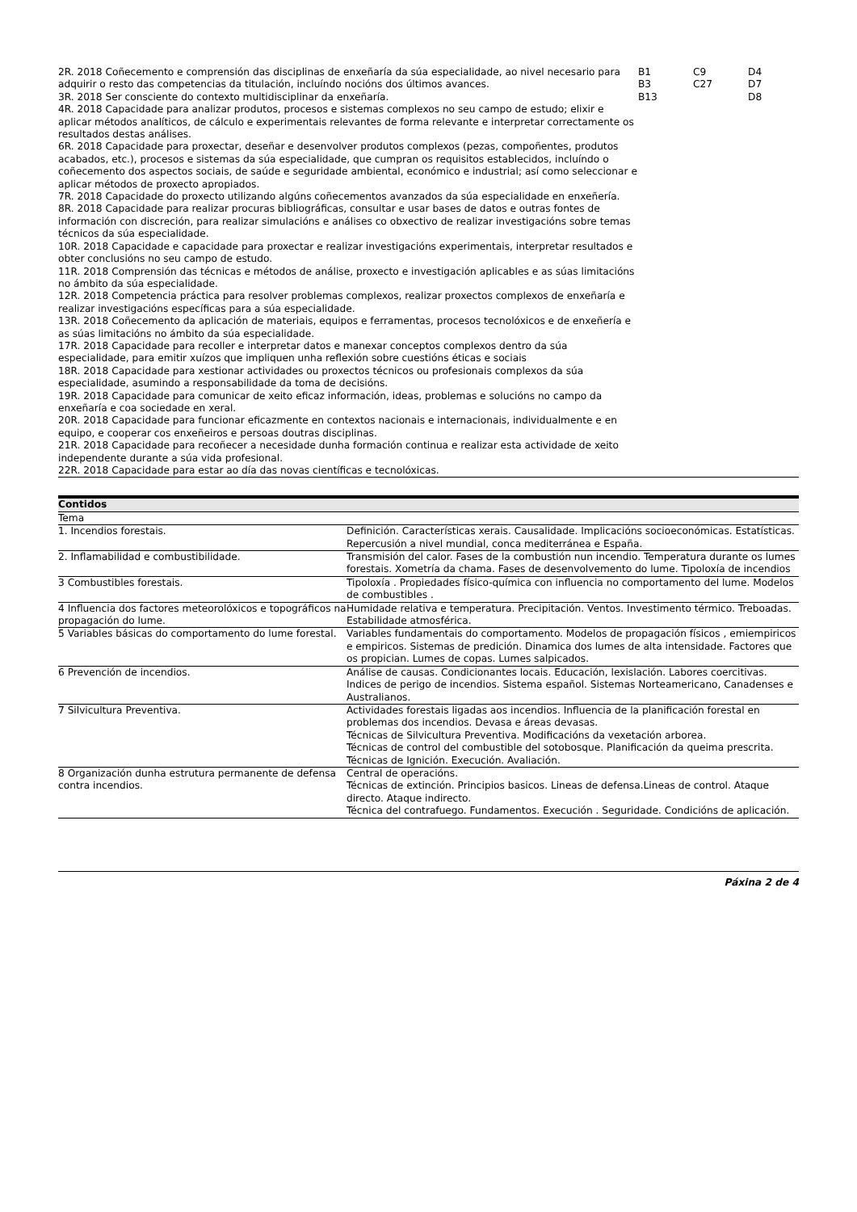| 2R. 2018 Coñecemento e comprensión das disciplinas de enxeñaría da súa especialidade, ao nivel necesario para adquirir o resto das competencias da titulación, incluíndo nocións dos últimos avances. 3R. 2018 Ser consciente do contexto multidisciplinar da enxeñaría. 4R. 2018 Capacidade para analizar produtos, procesos e sistemas complexos no seu campo de estudo; elixir e aplicar métodos analíticos, de cálculo e experimentais relevantes de forma relevante e interpretar correctamente os resultados destas análises. 6R. 2018 Capacidade para proxectar, deseñar e desenvolver produtos complexos (pezas, compoñentes, produtos acabados, etc.), procesos e sistemas da súa especialidade, que cumpran os requisitos establecidos, incluíndo o coñecemento dos aspectos sociais, de saúde e seguridade ambiental, económico e industrial; así como seleccionar e aplicar métodos de proxecto apropiados. 7R. 2018 Capacidade do proxecto utilizando algúns coñecementos avanzados da súa especialidade en enxeñería. 8R. 2018 Capacidade para realizar procuras bibliográficas, consultar e usar bases de datos e outras fontes de información con discreción, para realizar simulacións e análises co obxectivo de realizar investigacións sobre temas técnicos da súa especialidade. 10R. 2018 Capacidade e capacidade para proxectar e realizar investigacións experimentais, interpretar resultados e obter conclusións no seu campo de estudo. 11R. 2018 Comprensión das técnicas e métodos de análise, proxecto e investigación aplicables e as súas limitacións no ámbito da súa especialidade. 12R. 2018 Competencia práctica para resolver problemas complexos, realizar proxectos complexos de enxeñaría e realizar investigacións específicas para a súa especialidade. 13R. 2018 Coñecemento da aplicación de materiais, equipos e ferramentas, procesos tecnolóxicos e de enxeñería e as súas limitacións no ámbito da súa especialidade. 17R. 2018 Capacidade para recoller e interpretar datos e manexar conceptos complexos dentro da súa especialidade, para emitir xuízos que impliquen unha reflexión sobre cuestións éticas e sociais 18R. 2018 Capacidade para xestionar actividades ou proxectos técnicos ou profesionais complexos da súa especialidade, asumindo a responsabilidade da toma de decisións. 19R. 2018 Capacidade para comunicar de xeito eficaz información, ideas, problemas e solucións no campo da enxeñaría e coa sociedade en xeral. 20R. 2018 Capacidade para funcionar eficazmente en contextos nacionais e internacionais, individualmente e en equipo, e cooperar cos enxeñeiros e persoas doutras disciplinas. 21R. 2018 Capacidade para recoñecer a necesidade dunha formación continua e realizar esta actividade de xeito independente durante a súa vida profesional. 22R. 2018 Capacidade para estar ao día das novas científicas e tecnolóxicas. | B1 B3 B13 | C9 C27 | D4 D7 D8 |
| Contidos | |
| --- | --- |
| Tema | |
| 1. Incendios forestais. | Definición. Características xerais. Causalidade. Implicacións socioeconómicas. Estatísticas. Repercusión a nivel mundial, conca mediterránea e España. |
| 2. Inflamabilidad e combustibilidade. | Transmisión del calor. Fases de la combustión nun incendio. Temperatura durante os lumes forestais. Xometría da chama. Fases de desenvolvemento do lume. Tipoloxía de incendios |
| 3 Combustibles forestais. | Tipoloxía . Propiedades físico-química con influencia no comportamento del lume. Modelos de combustibles . |
| 4 Influencia dos factores meteorolóxicos e topográficos na propagación do lume. | Humidade relativa e temperatura. Precipitación. Ventos. Investimento térmico. Treboadas. Estabilidade atmosférica. |
| 5 Variables básicas do comportamento do lume forestal. | Variables fundamentais do comportamento. Modelos de propagación físicos , emiempiricos e empiricos. Sistemas de predición. Dinamica dos lumes de alta intensidade. Factores que os propician. Lumes de copas. Lumes salpicados. |
| 6 Prevención de incendios. | Análise de causas. Condicionantes locais. Educación, lexislación. Labores coercitivas. Indices de perigo de incendios. Sistema español. Sistemas Norteamericano, Canadenses e Australianos. |
| 7 Silvicultura Preventiva. | Actividades forestais ligadas aos incendios. Influencia de la planificación forestal en problemas dos incendios. Devasa e áreas devasas. Técnicas de Silvicultura Preventiva. Modificacións da vexetación arborea. Técnicas de control del combustible del sotobosque. Planificación da queima prescrita. Técnicas de Ignición. Execución. Avaliación. |
| 8 Organización dunha estrutura permanente de defensa contra incendios. | Central de operacións. Técnicas de extinción. Principios basicos. Lineas de defensa.Lineas de control. Ataque directo. Ataque indirecto. Técnica del contrafuego. Fundamentos. Execución . Seguridade. Condicións de aplicación. |
Páxina 2 de 4